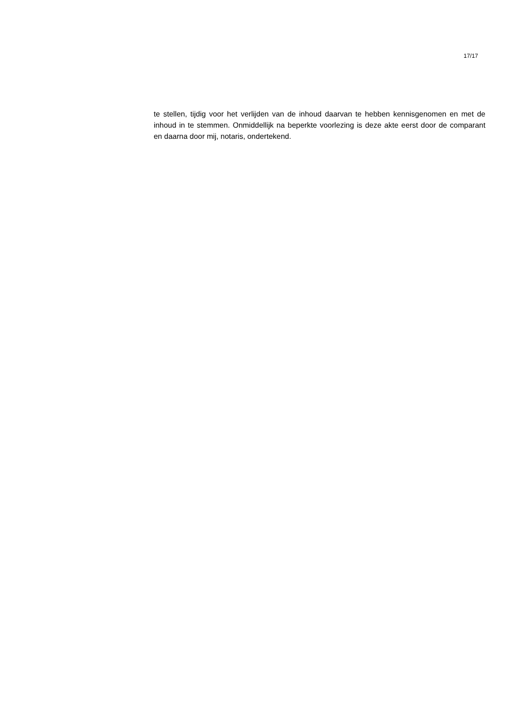17/17
te stellen, tijdig voor het verlijden van de inhoud daarvan te hebben kennisgenomen en met de inhoud in te stemmen. Onmiddellijk na beperkte voorlezing is deze akte eerst door de comparant en daarna door mij, notaris, ondertekend.